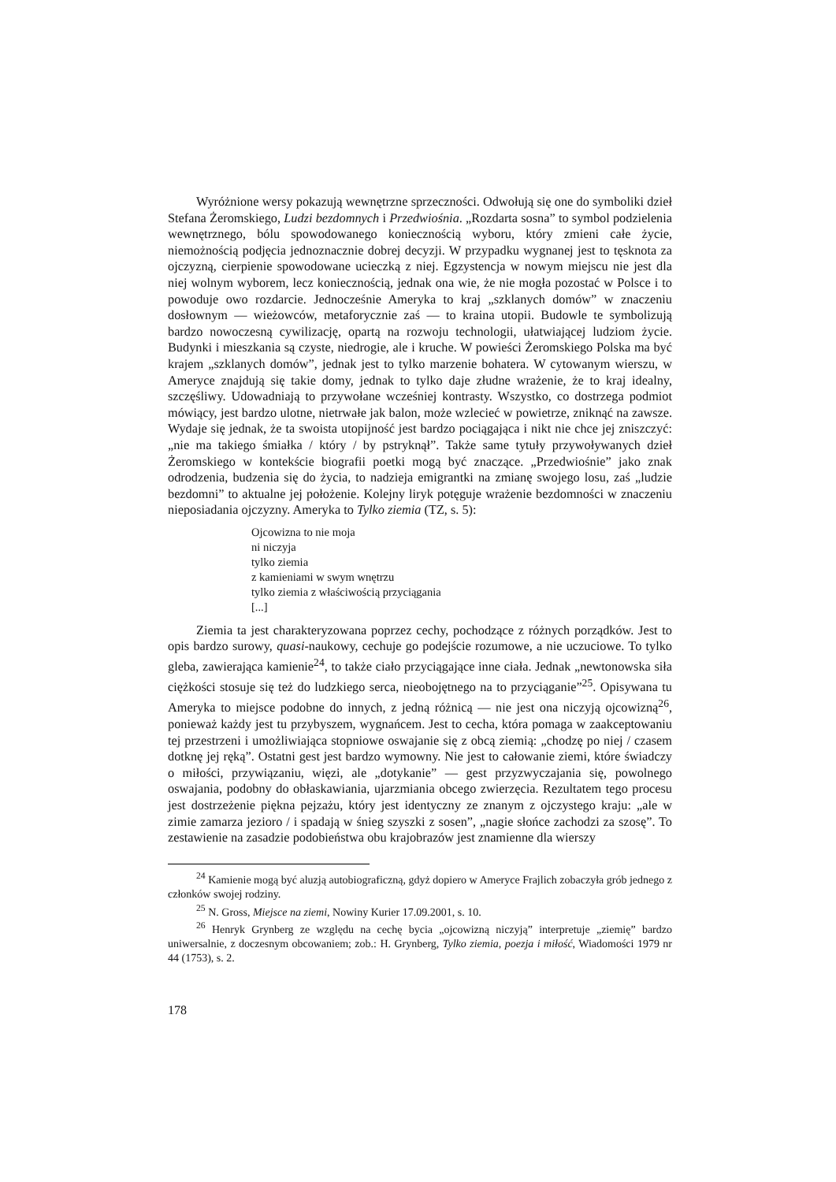Wyróżnione wersy pokazują wewnętrzne sprzeczności. Odwołują się one do symboliki dzieł Stefana Żeromskiego, Ludzi bezdomnych i Przedwiośnia. „Rozdarta sosna” to symbol podzielenia wewnętrznego, bólu spowodowanego koniecznością wyboru, który zmieni całe życie, niemożnością podjęcia jednoznacznie dobrej decyzji. W przypadku wygnanej jest to tęsknota za ojczyzną, cierpienie spowodowane ucieczką z niej. Egzystencja w nowym miejscu nie jest dla niej wolnym wyborem, lecz koniecznością, jednak ona wie, że nie mogła pozostać w Polsce i to powoduje owo rozdarcie. Jednocześnie Ameryka to kraj „szklanych domów” w znaczeniu dosłownym — wieżowców, metaforycznie zaś — to kraina utopii. Budowle te symbolizują bardzo nowoczesną cywilizację, opartą na rozwoju technologii, ułatwiającej ludziom życie. Budynki i mieszkania są czyste, niedrogie, ale i kruche. W powieści Żeromskiego Polska ma być krajem „szklanych domów”, jednak jest to tylko marzenie bohatera. W cytowanym wierszu, w Ameryce znajdują się takie domy, jednak to tylko daje złudne wrażenie, że to kraj idealny, szczęśliwy. Udowadniają to przywołane wcześniej kontrasty. Wszystko, co dostrzega podmiot mówiący, jest bardzo ulotne, nietrwałe jak balon, może wzlecieć w powietrze, zniknąć na zawsze. Wydaje się jednak, że ta swoista utopijność jest bardzo pociągająca i nikt nie chce jej zniszczyć: „nie ma takiego śmiałka / który / by pstryknął”. Także same tytuły przywoływanych dzieł Żeromskiego w kontekście biografii poetki mogą być znaczące. „Przedwiośnie” jako znak odrodzenia, budzenia się do życia, to nadzieja emigrantki na zmianę swojego losu, zaś „ludzie bezdomni” to aktualne jej położenie. Kolejny liryk potęguje wrażenie bezdomności w znaczeniu nieposiadania ojczyzny. Ameryka to Tylko ziemia (TZ, s. 5):
Ojcowizna to nie moja
ni niczyja
tylko ziemia
z kamieniami w swym wnętrzu
tylko ziemia z właściwością przyciągania
[...]
Ziemia ta jest charakteryzowana poprzez cechy, pochodzące z różnych porządków. Jest to opis bardzo surowy, quasi-naukowy, cechuje go podejście rozumowe, a nie uczuciowe. To tylko gleba, zawierająca kamienie<sup>24</sup>, to także ciało przyciągające inne ciała. Jednak „newtonowska siła ciężkości stosuje się też do ludzkiego serca, nieobojętnego na to przyciąganie”<sup>25</sup>. Opisywana tu Ameryka to miejsce podobne do innych, z jedną różnicą — nie jest ona niczyją ojcowizną<sup>26</sup>, ponieważ każdy jest tu przybyszem, wygnańcem. Jest to cecha, która pomaga w zaakceptowaniu tej przestrzeni i umożliwiająca stopniowe oswajanie się z obcą ziemią: „chodzę po niej / czasem dotknę jej ręką”. Ostatni gest jest bardzo wymowny. Nie jest to całowanie ziemi, które świadczy o miłości, przywiązaniu, więzi, ale „dotykanie” — gest przyzwyczajania się, powolnego oswajania, podobny do obłaskawiania, ujarzmiania obcego zwierzęcia. Rezultatem tego procesu jest dostrzeżenie piękna pejzażu, który jest identyczny ze znanym z ojczystego kraju: „ale w zimie zamarza jezioro / i spadają w śnieg szyszki z sosen”, „nagie słońce zachodzi za szosę”. To zestawienie na zasadzie podobieństwa obu krajobrazów jest znamienne dla wierszy
<sup>24</sup> Kamienie mogą być aluzją autobiograficzną, gdyż dopiero w Ameryce Frajlich zobaczyła grób jednego z członków swojej rodziny.
<sup>25</sup> N. Gross, Miejsce na ziemi, Nowiny Kurier 17.09.2001, s. 10.
<sup>26</sup> Henryk Grynberg ze względu na cechę bycia „ojcowizną niczyją” interpretuje „ziemię” bardzo uniwersalnie, z doczesnym obcowaniem; zob.: H. Grynberg, Tylko ziemia, poezja i miłość, Wiadomości 1979 nr 44 (1753), s. 2.
178